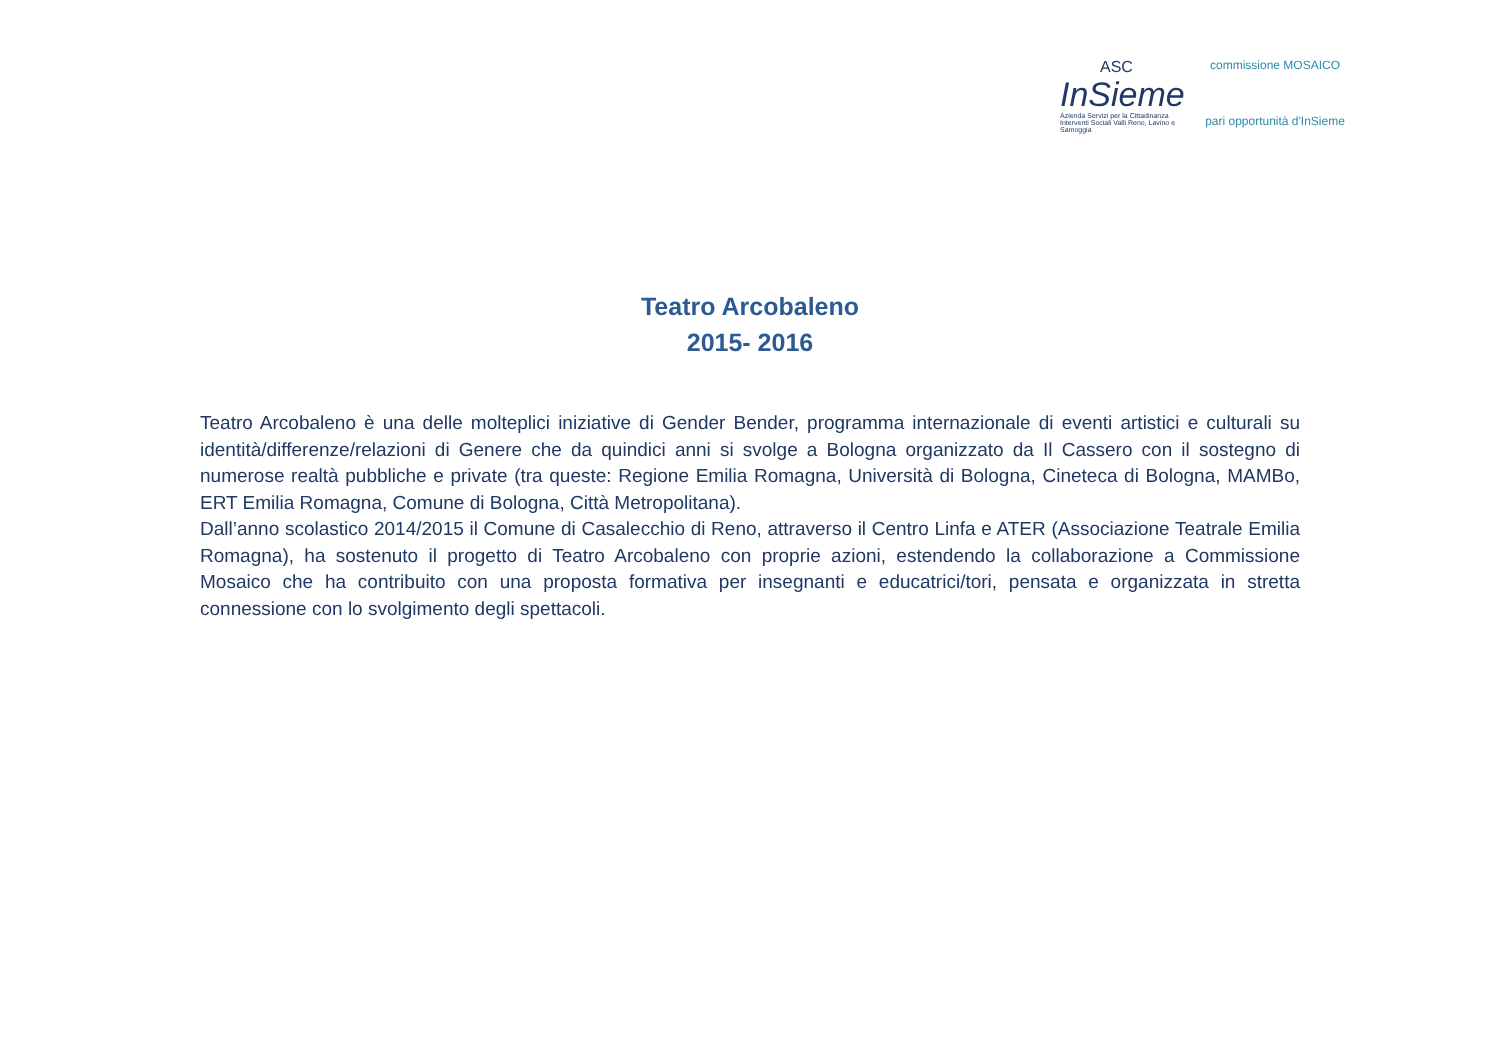ASC
InSieme
Azienda Servizi per la Cittadinanza
Interventi Sociali Valli Reno, Lavino e Samoggia
commissione MOSAICO
pari opportunità d'InSieme
Teatro Arcobaleno
2015- 2016
Teatro Arcobaleno è una delle molteplici iniziative di Gender Bender, programma internazionale di eventi artistici e culturali su identità/differenze/relazioni di Genere che da quindici anni si svolge a Bologna organizzato da Il Cassero con il sostegno di numerose realtà pubbliche e private (tra queste: Regione Emilia Romagna, Università di Bologna, Cineteca di Bologna, MAMBo, ERT Emilia Romagna, Comune di Bologna, Città Metropolitana).
Dall’anno scolastico 2014/2015 il Comune di Casalecchio di Reno, attraverso il Centro Linfa e ATER (Associazione Teatrale Emilia Romagna), ha sostenuto il progetto di Teatro Arcobaleno con proprie azioni, estendendo la collaborazione a Commissione Mosaico che ha contribuito con una proposta formativa per insegnanti e educatrici/tori, pensata e organizzata in stretta connessione con lo svolgimento degli spettacoli.